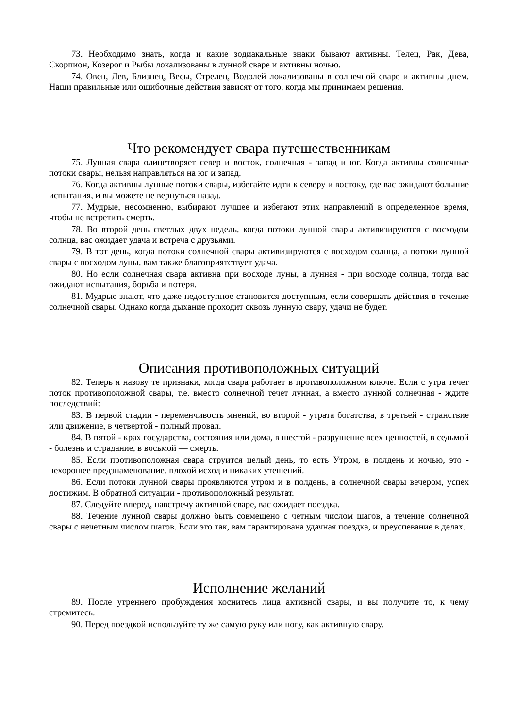73. Необходимо знать, когда и какие зодиакальные знаки бывают активны. Телец, Рак, Дева, Скорпион, Козерог и Рыбы локализованы в лунной сваре и активны ночью.
74. Овен, Лев, Близнец, Весы, Стрелец, Водолей локализованы в солнечной сваре и активны днем. Наши правильные или ошибочные действия зависят от того, когда мы принимаем решения.
Что рекомендует свара путешественникам
75. Лунная свара олицетворяет север и восток, солнечная - запад и юг. Когда активны солнечные потоки свары, нельзя направляться на юг и запад.
76. Когда активны лунные потоки свары, избегайте идти к северу и востоку, где вас ожидают большие испытания, и вы можете не вернуться назад.
77. Мудрые, несомненно, выбирают лучшее и избегают этих направлений в определенное время, чтобы не встретить смерть.
78. Во второй день светлых двух недель, когда потоки лунной свары активизируются с восходом солнца, вас ожидает удача и встреча с друзьями.
79. В тот день, когда потоки солнечной свары активизируются с восходом солнца, а потоки лунной свары с восходом луны, вам также благоприятствует удача.
80. Но если солнечная свара активна при восходе луны, а лунная - при восходе солнца, тогда вас ожидают испытания, борьба и потеря.
81. Мудрые знают, что даже недоступное становится доступным, если совершать действия в течение солнечной свары. Однако когда дыхание проходит сквозь лунную свару, удачи не будет.
Описания противоположных ситуаций
82. Теперь я назову те признаки, когда свара работает в противоположном ключе. Если с утра течет поток противоположной свары, т.е. вместо солнечной течет лунная, а вместо лунной солнечная - ждите последствий:
83. В первой стадии - переменчивость мнений, во второй - утрата богатства, в третьей - странствие или движение, в четвертой - полный провал.
84. В пятой - крах государства, состояния или дома, в шестой - разрушение всех ценностей, в седьмой - болезнь и страдание, в восьмой — смерть.
85. Если противоположная свара струится целый день, то есть Утром, в полдень и ночью, это - нехорошее предзнаменование. плохой исход и никаких утешений.
86. Если потоки лунной свары проявляются утром и в полдень, а солнечной свары вечером, успех достижим. В обратной ситуации - противоположный результат.
87. Следуйте вперед, навстречу активной сваре, вас ожидает поездка.
88. Течение лунной свары должно быть совмещено с четным числом шагов, а течение солнечной свары с нечетным числом шагов. Если это так, вам гарантирована удачная поездка, и преуспевание в делах.
Исполнение желаний
89. После утреннего пробуждения коснитесь лица активной свары, и вы получите то, к чему стремитесь.
90. Перед поездкой используйте ту же самую руку или ногу, как активную свару.